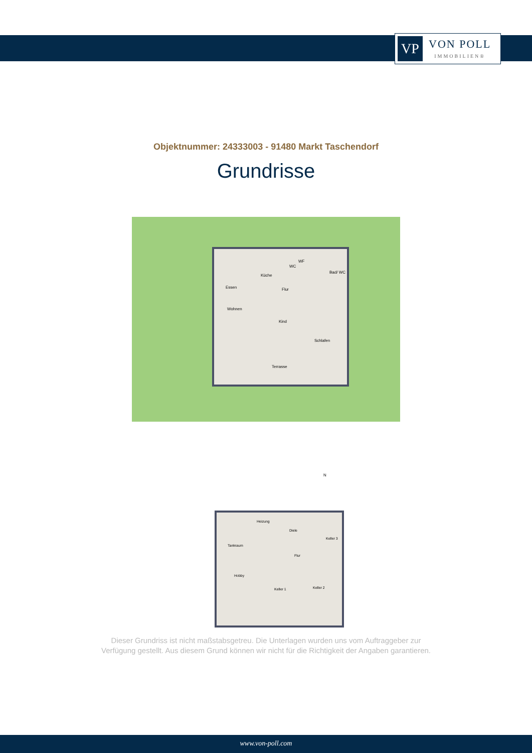VP
VON POLL
IMMOBILIEN®
Objektnummer: 24333003 - 91480 Markt Taschendorf
Grundrisse
Essen
Küche
WC
WF
Bad/ WC
Flur
Wohnen
Kind
Schlafen
Terrasse
N
Heizung
Diele
Tankraum
Keller 3
Flur
Hobby
Keller 1 Keller 2
Dieser Grundriss ist nicht maßstabsgetreu. Die Unterlagen wurden uns vom Auftraggeber zur Verfügung gestellt. Aus diesem Grund können wir nicht für die Richtigkeit der Angaben garantieren.
www.von-poll.com